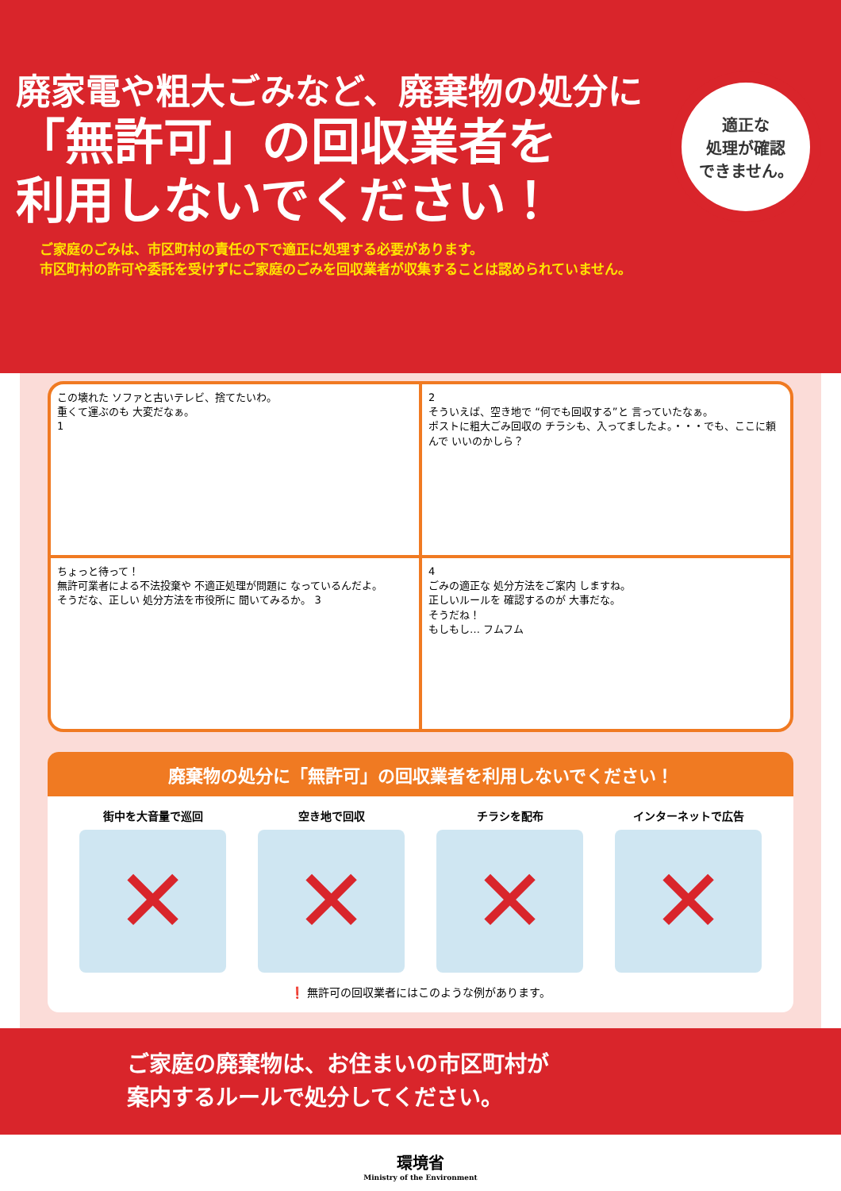廃家電や粗大ごみなど、廃棄物の処分に
「無許可」の回収業者を
利用しないでください！
適正な
処理が確認
できません。
ご家庭のごみは、市区町村の責任の下で適正に処理する必要があります。
市区町村の許可や委託を受けずにご家庭のごみを回収業者が収集することは認められていません。
この壊れた ソファと古いテレビ、捨てたいわ。
重くて運ぶのも 大変だなぁ。
1
2
そういえば、空き地で “何でも回収する”と 言っていたなぁ。
ポストに粗大ごみ回収の チラシも、入ってましたよ。・・・でも、ここに頼んで いいのかしら？
ちょっと待って！
無許可業者による不法投棄や 不適正処理が問題に なっているんだよ。
そうだな、正しい 処分方法を市役所に 聞いてみるか。 3
4
ごみの適正な 処分方法をご案内 しますね。
正しいルールを 確認するのが 大事だな。
そうだね！
もしもし… フムフム
廃棄物の処分に「無許可」の回収業者を利用しないでください！
街中を大音量で巡回 空き地で回収 チラシを配布 インターネットで広告
❗ 無許可の回収業者にはこのような例があります。
ご家庭の廃棄物は、お住まいの市区町村が
案内するルールで処分してください。
環境省
Ministry of the Environment